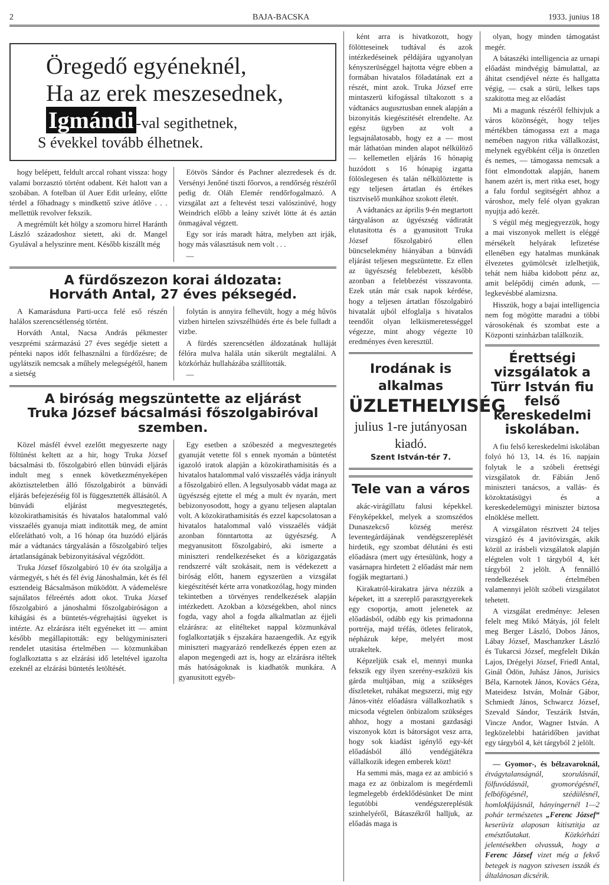2 BAJA-BACSKA 1933. junius 18
Öregedő egyéneknél,
Ha az erek meszesednek,
Igmándi -val segithetnek,
S évekkel tovább élhetnek.
hogy belépett, feldult arccal rohant vissza: hogy valami borzasztó történt odabent. Két halott van a szobában. A fotelban ül Auer Edit urleány, előtte térdel a főhadnagy s mindkettő szive átlőve . . . mellettük revolver fekszik.
A megrémült két hölgy a szomoru hirrel Haránth László századoshoz sietett, aki dr. Mangel Gyulával a helyszinre ment. Később kiszállt még
Eötvös Sándor és Pachner alezredesek és dr. Versényi Jenőné tiszti főorvos, a rendőrség részéről pedig dr. Oláh Elemér rendőrfogalmazó. A vizsgálat azt a feltevést teszi valószinüvé, hogy Weindrich előbb a leány szivét lötte át és aztán önmagával végzett.
Egy sor irás maradt hátra, melyben azt irják, hogy más választásuk nem volt . . .
—
A fürdőszezon korai áldozata:
Horváth Antal, 27 éves péksegéd.
A Kamarásduna Parti-ucca felé eső részén halálos szerencsétlenség történt.
Horváth Antal, Nacsa András pékmester veszprémi származású 27 éves segédje sietett a pénteki napos időt felhasználni a fürdőzésre; de ugylátszik nemcsak a műhely melegségétől, hanem a sietség
folytán is annyira felhevült, hogy a még hűvös vizben hirtelen szivszélhüdés érte és bele fulladt a vizbe.
A fürdés szerencsétlen áldozatának hulláját félóra mulva halála után sikerült megtalálni. A közkórház hullaházába szállították.
—
A biróság megszüntette az eljárást
Truka József bácsalmási főszolgabiróval
szemben.
Közel másfél évvel ezelőtt megyeszerte nagy föltünést keltett az a hir, hogy Truka József bácsalmási tb. főszolgabiró ellen bünvádi eljárás indult meg s ennek következményeképen aköztisztelet­ben álló főszolgabirót a bünvádi eljárás befejezéséig föl is függesztették állásától. A bünvádi eljárást megvesztegetés, közokirathamisitás és hivatalos hatalommal való visszaélés gyanuja miatt inditották meg, de amint előrelátható volt, a 16 hónap óta huzódó eljárás már a vádtanács tárgyalásán a főszolgabiró teljes ártatlanságának bebizonyitásával végződött.
Truka József főszolgabiró 10 év óta szolgálja a vármegyét, s hét és fél évig Jánoshalmán, két és fél esztendeig Bácsalmáson müködött. A vádemelésre sajnálatos félreértés adott okot. Truka József főszolgabiró a jánoshalmi főszolgabiróságon a kihágási és a büntetés-végrehajtási ügyeket is intézte. Az elzárásra itélt egyéneket itt — amint később megállapitották: egy belügyminiszteri rendelet utasitása értelmében — közmunkában foglalkoztatta s az elzárási idő leteltével igazolta ezeknél az elzárási büntetés letöltését.
Egy esetben a szóbeszéd a megvesztegetés gyanuját vetette föl s ennek nyomán a büntetést igazoló iratok alapján a közokirathamisitás és a hivatalos hatalommal való visszaélés vádja irányult a főszolgabiró ellen. A legsulyosabb vádat maga az ügyészség ejtette el még a mult év nyarán, mert bebizonyosodott, hogy a gyanu teljesen alaptalan volt. A közokirathamisitás és ezzel kapcsolatosan a hivatalos hatalommal való visszaélés vádját azonban fönntartotta az ügyészség. A megyanusitott főszolgabiró, aki ismerte a miniszteri rendelkezéseket és a közigazgatás rendszerré vált szokásait, nem is védekezett a biróság előtt, hanem egyszerüen a vizsgálat kiegészitését kérte arra vonatkozólag, hogy minden tekintetben a törvényes rendelkezések alapján intézkedett. Azokban a községekben, ahol nincs fogda, vagy ahol a fogda alkalmatlan az éjjeli elzárásra: az elitélteket nappal közmunkával foglalkoztatják s éjszakára hazaengedik. Az egyik miniszteri magyarázó rendelkezés éppen ezen az alapon megengedi azt is, hogy az elzárásra itéltek más hatóságoknak is kiadhatók munkára. A gyanusitott egyéb-
ként arra is hivatkozott, hogy fölötteseinek tudtával és azok intézkedéseinek példájára ugyanolyan kényszerüséggel hajtotta végre ebben a formában hivatalos föladatának ezt a részét, mint azok. Truka József erre mintaszerü kifogással tiltakozott s a vádtanács augusztusban ennek alapján a bizonyitás kiegészitését elrendelte. Az egész ügyben az volt a legsajnálatosabb, hogy ez a — most már láthatóan minden alapot nélkülöző — kellemetlen eljárás 16 hónapig huzódott s 16 hónapig izgatta fölöslegesen és talán nélkülöztette is egy teljesen ártatlan és értékes tisztviselő munkához szokott életét.
A vádtanács az április 9-én megtartott tárgyaláson az ügyészség vádiratát elutasitotta és a gyanusitott Truka József főszolgabiró ellen büncselekmény hiányában a bünvádi eljárást teljesen megszüntette. Ez ellen az ügyészség felebbezett, később azonban a felebbezést visszavonta. Ezek után már csak napok kérdése, hogy a teljesen ártatlan főszolgabiró hivatalát ujból elfoglalja s hivatalos teendőit olyan lelkiismeretességgel végezze, mint ahogy végezte 10 eredményes éven keresztül.
Irodának is alkalmas
ÜZLETHELYISÉG
julius 1-re jutányosan kiadó.
Szent István-tér 7.
Tele van a város
akác-virágillatu falusi képekkel. Fényképekkel, melyek a szomszédos Dunaszekcső község merész leventegárdájának vendégszereplését hirdetik, egy szombat délutáni és esti előadásra (mert ugy értesülünk, hogy a vasárnapra hirdetett 2 előadást már nem fogják megtartani.)
Kirakatról-kirakatra járva nézzük a képeket, itt a szereplő parasztgyerekek egy csoportja, amott jelenetek az előadásból, odább egy kis primadonna portréja, majd tréfás, ötletes feliratok, népházuk képe, melyért most utrakeltek.
Képzeljük csak el, mennyi munka fekszik egy ilyen szerény-eszközü kis gárda multjában, mig a szükséges díszleteket, ruhákat megszerzi, mig egy János-vitéz előadásra vállalkozhatik s micsoda végtelen önbizalom szükséges ahhoz, hogy a mostani gazdasági viszonyok közt is bátorságot vesz arra, hogy sok kiadást igénylő egy-két előadásból álló vendégjátékra vállalkozik idegen emberek közt!
Ha semmi más, maga ez az ambició s maga ez az önbizalom is megérdemli legmelegebb érdeklődésünket De mint legutóbbi vendégszereplésük szinhelyéről, Bátaszékről halljuk, az előadás maga is
olyan, hogy minden támogatást megér.
A bátaszéki intelligencia az urnapi előadást mindvégig bámulattal, az áhitat csendjével nézte és hallgatta végig, — csak a sürü, lelkes taps szakitotta meg az előadást
Mi a magunk részéről felhivjuk a város közönségét, hogy teljes mértékben támogassa ezt a maga nemében nagyon ritka vállalkozást, melynek egyébként célja is önzetlen és nemes, — támogassa nemcsak a fönt elmondottak alapján, hanem hanem azért is, mert ritka eset, hogy a falu fordul segitségért ahhoz a városhoz, mely felé olyan gyakran nyujtja adó kezét.
S végül még megjegyezzük, hogy a mai viszonyok mellett is eléggé mérsékelt helyárak lefizetése ellenében egy hatalmas munkának élvezetes gyümölcsét izlelhetjük, tehát nem hiába kidobott pénz az, amit belépődij cimén adunk, — legkevésbbé alamizsna.
Hisszük, hogy a bajai intelligencia nem fog mögötte maradni a többi városokénak és szombat este a Központi szinházban találkozik.
Érettségi vizsgálatok a Türr István fiu felső kereskedelmi iskolában.
A fiu felső kereskedelmi iskolában folyó hó 13, 14. és 16. napjain folytak le a szóbeli érettségi vizsgálatok dr. Fábián Jenő miniszteri tanácsos, a vallás- és közoktatásügyi és a kereskedelemügyi miniszter biztosa elnöklése mellett.
A vizsgálaton résztvett 24 teljes vizsgázó és 4 javitóvizsgás, akik közül az irásbeli vizsgálatok alapján elégtelen volt 1 tárgyból 4, két tárgyból 2 jelölt. A fennálló rendelkezések értelmében valamennyi jelölt szóbeli vizsgálatot tehetett.
A vizsgálat eredménye: Jelesen felelt meg Mikó Mátyás, jól felelt meg Berger László, Dobos János, Lábay József, Maschanzker László és Tukarcsi József, megfelelt Dikán Lajos, Drégelyi József, Friedl Antal, Ginál Ödön, Juhász János, Jurisics Béla, Karnotek János, Kovács Géza, Mateidesz István, Molnár Gábor, Schmiedt János, Schwarcz József, Szevald Sándor, Teszárik István, Vincze Andor, Wagner István. A legközelebbi határidőben javithat egy tárgyból 4, két tárgyból 2 jelölt.
— Gyomor-, és bélzavaroknál, étvágytalanságnál, szorulásnál, fölfuvódásnál, gyomorégésnél, felböfögésnél, szédülésnél, homlokfájásnál, hányingernél 1—2 pohár természetes „Ferenc József“ keserüviz alaposan kitisztitja az emésztőutakat. Közkórházi jelentésekben olvassuk, hogy a Ferenc József vizet még a fekvő betegek is nagyon szivesen isszák és általánosan dicsérik.